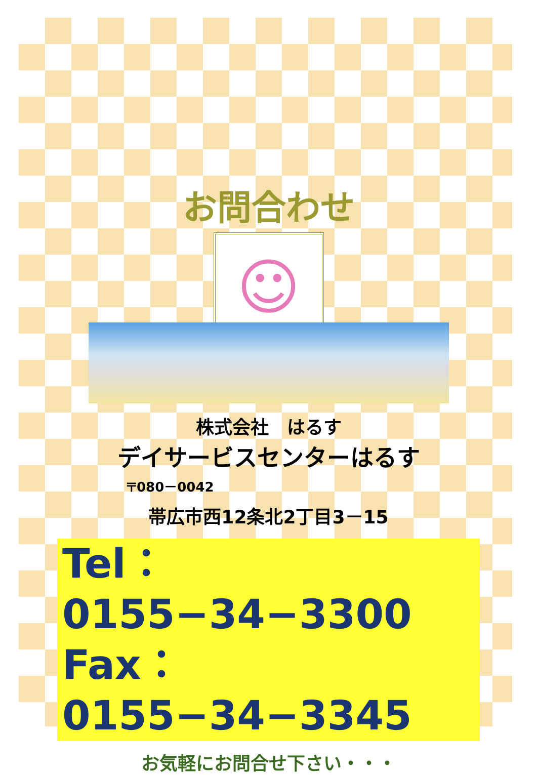お問合わせ
☺
株式会社　はるす
デイサービスセンターはるす
〒080－0042
帯広市西12条北2丁目3－15
Tel：0155−34−3300
Fax：0155−34−3345
お気軽にお問合せ下さい・・・